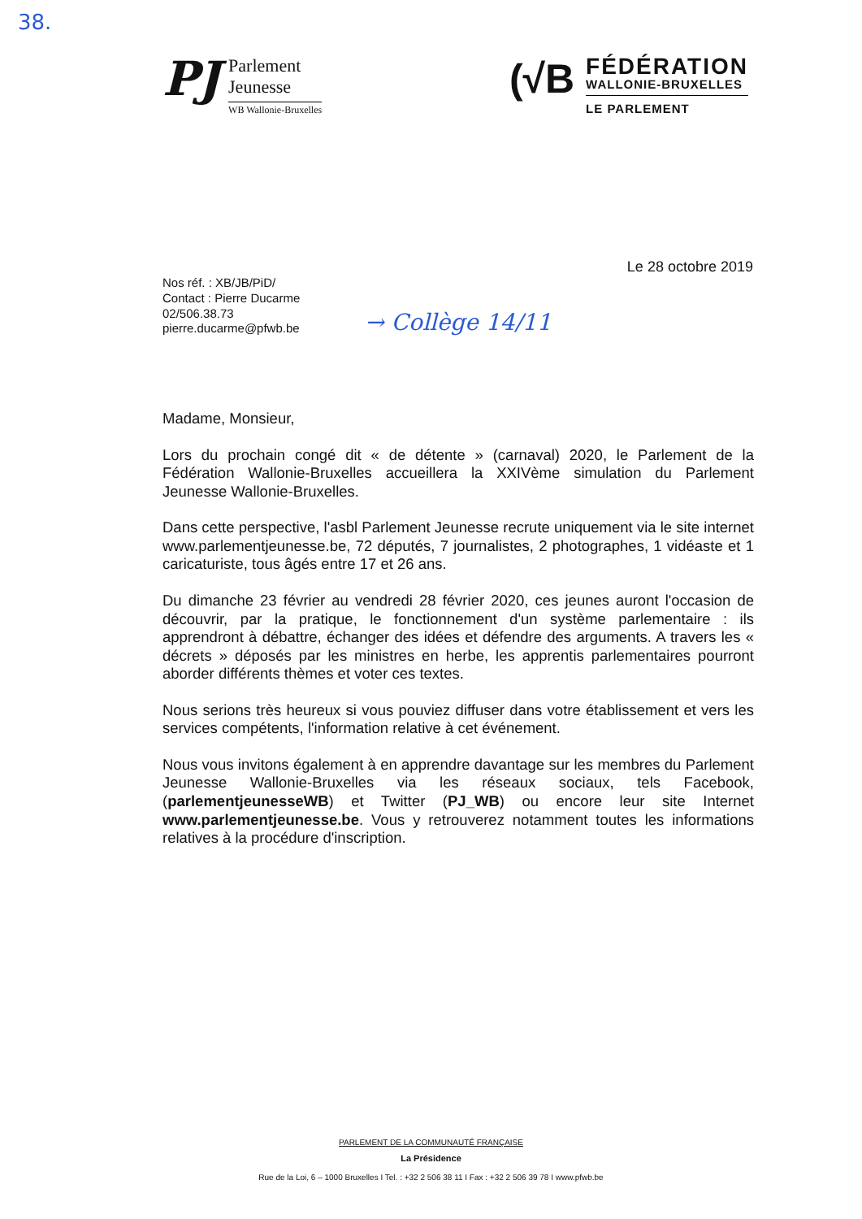38.
PJ
Parlement
Jeunesse
WB Wallonie-Bruxelles
(√B
FÉDÉRATION
WALLONIE-BRUXELLES
LE PARLEMENT
Le 28 octobre 2019
Nos réf. : XB/JB/PiD/
Contact : Pierre Ducarme
02/506.38.73
pierre.ducarme@pfwb.be
→ Collège 14/11
Madame, Monsieur,
Lors du prochain congé dit « de détente » (carnaval) 2020, le Parlement de la Fédération Wallonie-Bruxelles accueillera la XXIVème simulation du Parlement Jeunesse Wallonie-Bruxelles.
Dans cette perspective, l'asbl Parlement Jeunesse recrute uniquement via le site internet www.parlementjeunesse.be, 72 députés, 7 journalistes, 2 photographes, 1 vidéaste et 1 caricaturiste, tous âgés entre 17 et 26 ans.
Du dimanche 23 février au vendredi 28 février 2020, ces jeunes auront l'occasion de découvrir, par la pratique, le fonctionnement d'un système parlementaire : ils apprendront à débattre, échanger des idées et défendre des arguments. A travers les « décrets » déposés par les ministres en herbe, les apprentis parlementaires pourront aborder différents thèmes et voter ces textes.
Nous serions très heureux si vous pouviez diffuser dans votre établissement et vers les services compétents, l'information relative à cet événement.
Nous vous invitons également à en apprendre davantage sur les membres du Parlement Jeunesse Wallonie-Bruxelles via les réseaux sociaux, tels Facebook, (parlementjeunesseWB) et Twitter (PJ_WB) ou encore leur site Internet www.parlementjeunesse.be. Vous y retrouverez notamment toutes les informations relatives à la procédure d'inscription.
PARLEMENT DE LA COMMUNAUTÉ FRANÇAISE
La Présidence
Rue de la Loi, 6 – 1000 Bruxelles I Tel. : +32 2 506 38 11 I Fax : +32 2 506 39 78 I www.pfwb.be